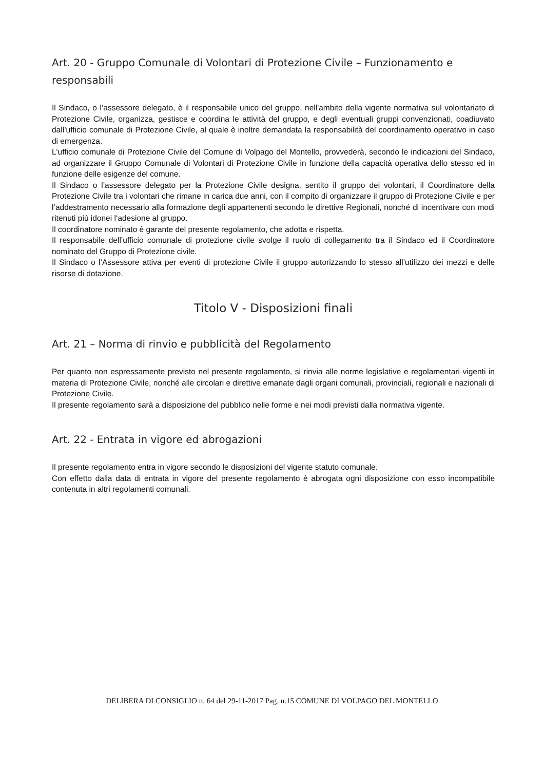Art. 20 - Gruppo Comunale di Volontari di Protezione Civile – Funzionamento e responsabili
Il Sindaco, o l’assessore delegato, è il responsabile unico del gruppo, nell'ambito della vigente normativa sul volontariato di Protezione Civile, organizza, gestisce e coordina le attività del gruppo, e degli eventuali gruppi convenzionati, coadiuvato dall’ufficio comunale di Protezione Civile, al quale è inoltre demandata la responsabilità del coordinamento operativo in caso di emergenza.
L'ufficio comunale di Protezione Civile del Comune di Volpago del Montello, provvederà, secondo le indicazioni del Sindaco, ad organizzare il Gruppo Comunale di Volontari di Protezione Civile in funzione della capacità operativa dello stesso ed in funzione delle esigenze del comune.
Il Sindaco o l’assessore delegato per la Protezione Civile designa, sentito il gruppo dei volontari, il Coordinatore della Protezione Civile tra i volontari che rimane in carica due anni, con il compito di organizzare il gruppo di Protezione Civile e per l’addestramento necessario alla formazione degli appartenenti secondo le direttive Regionali, nonché di incentivare con modi ritenuti più idonei l‘adesione al gruppo.
Il coordinatore nominato è garante del presente regolamento, che adotta e rispetta.
Il responsabile dell’ufficio comunale di protezione civile svolge il ruolo di collegamento tra il Sindaco ed il Coordinatore nominato del Gruppo di Protezione civile.
Il Sindaco o l’Assessore attiva per eventi di protezione Civile il gruppo autorizzando lo stesso all’utilizzo dei mezzi e delle risorse di dotazione.
Titolo V - Disposizioni finali
Art. 21 – Norma di rinvio e pubblicità del Regolamento
Per quanto non espressamente previsto nel presente regolamento, si rinvia alle norme legislative e regolamentari vigenti in materia di Protezione Civile, nonché alle circolari e direttive emanate dagli organi comunali, provinciali, regionali e nazionali di Protezione Civile.
Il presente regolamento sarà a disposizione del pubblico nelle forme e nei modi previsti dalla normativa vigente.
Art. 22 - Entrata in vigore ed abrogazioni
Il presente regolamento entra in vigore secondo le disposizioni del vigente statuto comunale.
Con effetto dalla data di entrata in vigore del presente regolamento è abrogata ogni disposizione con esso incompatibile contenuta in altri regolamenti comunali.
DELIBERA DI CONSIGLIO n. 64 del 29-11-2017 Pag. n.15 COMUNE DI VOLPAGO DEL MONTELLO